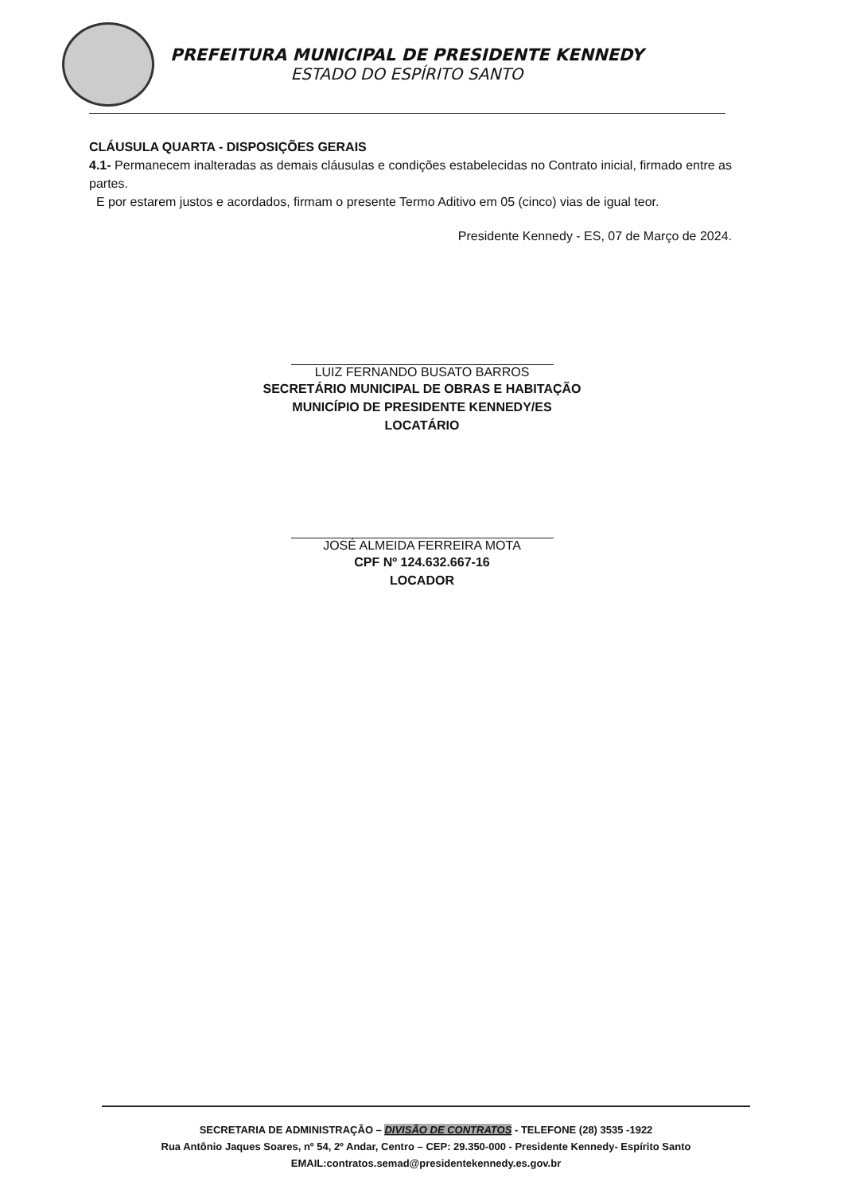PREFEITURA MUNICIPAL DE PRESIDENTE KENNEDY
ESTADO DO ESPÍRITO SANTO
CLÁUSULA QUARTA - DISPOSIÇÕES GERAIS
4.1- Permanecem inalteradas as demais cláusulas e condições estabelecidas no Contrato inicial, firmado entre as partes.
E por estarem justos e acordados, firmam o presente Termo Aditivo em 05 (cinco) vias de igual teor.
Presidente Kennedy - ES, 07 de Março de 2024.
LUIZ FERNANDO BUSATO BARROS
SECRETÁRIO MUNICIPAL DE OBRAS E HABITAÇÃO
MUNICÍPIO DE PRESIDENTE KENNEDY/ES
LOCATÁRIO
JOSÉ ALMEIDA FERREIRA MOTA
CPF Nº 124.632.667-16
LOCADOR
SECRETARIA DE ADMINISTRAÇÃO – DIVISÃO DE CONTRATOS - TELEFONE (28) 3535 -1922
Rua Antônio Jaques Soares, nº 54, 2º Andar, Centro – CEP: 29.350-000 - Presidente Kennedy- Espírito Santo
EMAIL:contratos.semad@presidentekennedy.es.gov.br